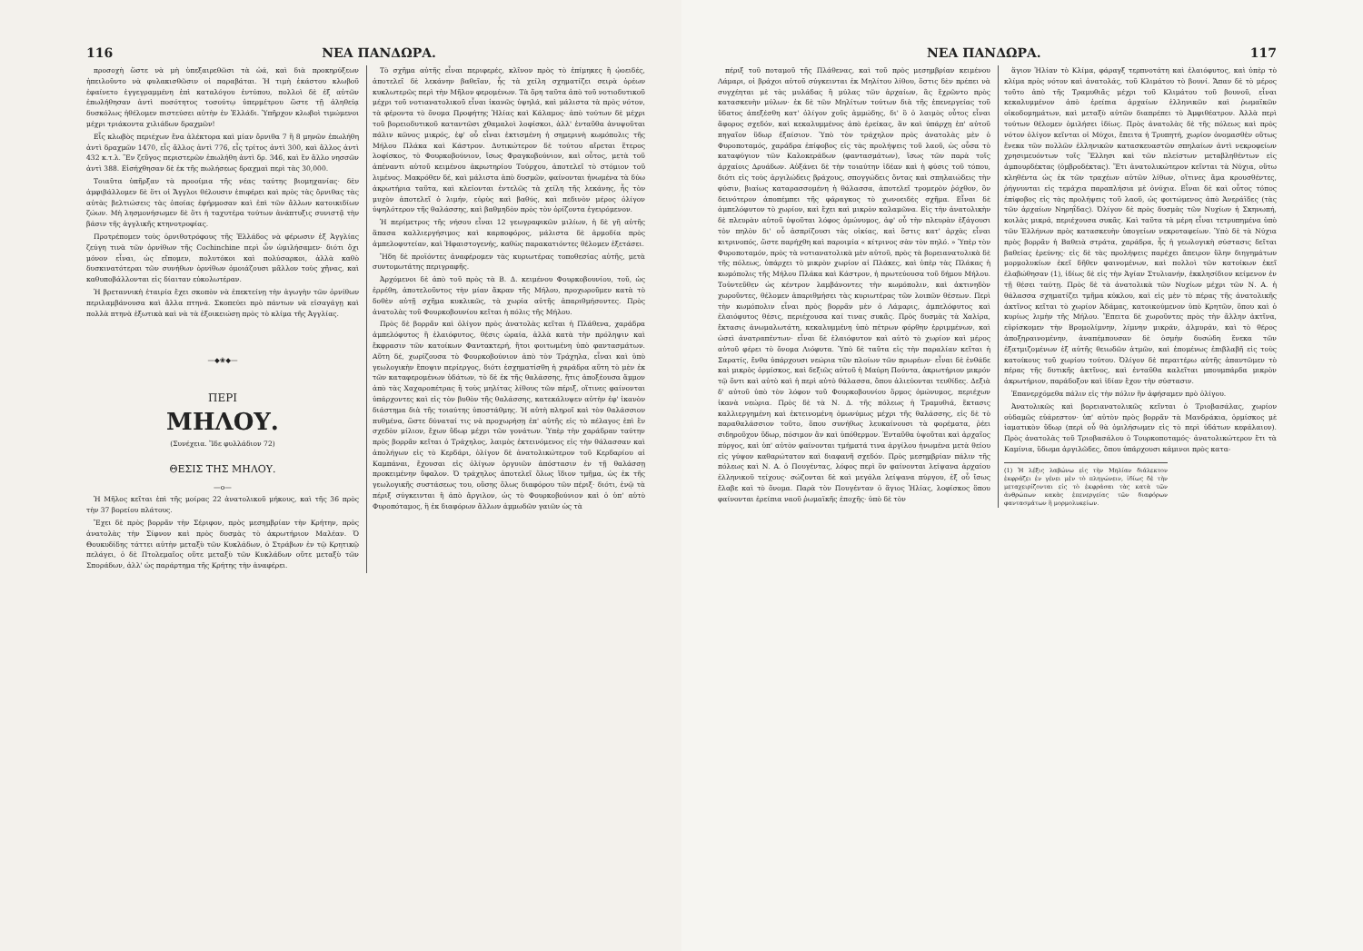116 ΝΕΑ ΠΑΝΔΩΡΑ.
προσοχὴ ὥστε νὰ μὴ ὑπεξαιρεθῶσι τὰ ὠά, καὶ διὰ προκηρύξεων ἠπειλοῦντο νὰ φυλακισθῶσιν οἱ παραβάται. Ἡ τιμὴ ἑκάστου κλωβοῦ ἐφαίνετο ἐγγεγραμμένη ἐπὶ καταλόγου ἐντύπου, πολλοὶ δὲ ἐξ αὐτῶν ἐπωλήθησαν ἀντὶ ποσότητος τοσούτῳ ὑπερμέτρου ὥστε τῇ ἀληθείᾳ δυσκόλως ἠθέλομεν πιστεύσει αὐτὴν ἐν Ἑλλάδι. Ὑπῆρχον κλωβοὶ τιμώμενοι μέχρι τριάκοντα χιλιάδων δραχμῶν!
Εἷς κλωβὸς περιέχων ἕνα ἀλέκτορα καὶ μίαν ὄρνιθα 7 ἢ 8 μηνῶν ἐπωλήθη ἀντὶ δραχμῶν 1470, εἷς ἄλλος ἀντὶ 776, εἷς τρίτος ἀντὶ 300, καὶ ἄλλος ἀντὶ 432 κ.τ.λ. Ἓν ζεῦγος περιστερῶν ἐπωλήθη ἀντὶ δρ. 346, καὶ ἓν ἄλλο νησσῶν ἀντὶ 388. Εἰσήχθησαν δὲ ἐκ τῆς πωλήσεως δραχμαὶ περὶ τὰς 30,000.
Τοιαῦτα ὑπῆρξαν τὰ προοίμια τῆς νέας ταύτης βιομηχανίας· δὲν ἀμφιβάλλομεν δὲ ὅτι οἱ Ἄγγλοι θέλουσιν ἐπιφέρει καὶ πρὸς τὰς ὄρνιθας τὰς αὐτὰς βελτιώσεις τὰς ὁποίας ἐφήρμοσαν καὶ ἐπὶ τῶν ἄλλων κατοικιδίων ζώων. Μὴ λησμονήσωμεν δὲ ὅτι ἡ ταχυτέρα τούτων ἀνάπτυξις συνιστᾷ τὴν βάσιν τῆς ἀγγλικῆς κτηνοτροφίας.
Προτρέπομεν τοὺς ὀρνιθοτρόφους τῆς Ἑλλάδος νὰ φέρωσιν ἐξ Ἀγγλίας ζεύγη τινὰ τῶν ὀρνίθων τῆς Cochinchine περὶ ὧν ὡμιλήσαμεν· διότι ὄχι μόνον εἶναι, ὡς εἴπομεν, πολυτόκοι καὶ πολύσαρκοι, ἀλλὰ καθὸ δυσκινατότεραι τῶν συνήθων ὀρνίθων ὁμοιάζουσι μᾶλλον τοὺς χῆνας, καὶ καθυποβάλλονται εἰς δίαιταν εὐκολωτέραν.
Ἡ βρεταννικὴ ἑταιρία ἔχει σκοπὸν νὰ ἐπεκτείνῃ τὴν ἀγωγὴν τῶν ὀρνίθων περιλαμβάνουσα καὶ ἄλλα πτηνά. Σκοπεύει πρὸ πάντων νὰ εἰσαγάγῃ καὶ πολλὰ πτηνὰ ἐξωτικὰ καὶ νὰ τὰ ἐξοικειώσῃ πρὸς τὸ κλίμα τῆς Ἀγγλίας.
—◆❀◆—
ΠΕΡΙ
ΜΗΛΟΥ.
(Συνέχεια. Ἴδε φυλλάδιον 72)
ΘΕΣΙΣ ΤΗΣ ΜΗΛΟΥ.
—ο—
Ἡ Μῆλος κεῖται ἐπὶ τῆς μοίρας 22 ἀνατολικοῦ μήκους, καὶ τῆς 36 πρὸς τὴν 37 βορείου πλάτους.
Ἔχει δὲ πρὸς βορρᾶν τὴν Σέριφον, πρὸς μεσημβρίαν τὴν Κρήτην, πρὸς ἀνατολὰς τὴν Σίφνον καὶ πρὸς δυσμὰς τὸ ἀκρωτήριον Μαλέαν. Ὁ Θουκυδίδης τάττει αὐτὴν μεταξὺ τῶν Κυκλάδων, ὁ Στράβων ἐν τῷ Κρητικῷ πελάγει, ὁ δὲ Πτολεμαῖος οὔτε μεταξὺ τῶν Κυκλάδων οὔτε μεταξὺ τῶν Σποράδων, ἀλλ' ὡς παράρτημα τῆς Κρήτης τὴν ἀναφέρει.
Τὸ σχῆμα αὐτῆς εἶναι περιφερές, κλῖνον πρὸς τὸ ἐπίμηκες ἢ ᾠοειδές, ἀποτελεῖ δὲ λεκάνην βαθεῖαν, ἧς τὰ χείλη σχηματίζει σειρὰ ὀρέων κυκλωτερῶς περὶ τὴν Μῆλον φερομένων. Τὰ ὄρη ταῦτα ἀπὸ τοῦ νοτιοδυτικοῦ μέχρι τοῦ νοτιανατολικοῦ εἶναι ἱκανῶς ὑψηλά, καὶ μάλιστα τὰ πρὸς νότον, τὰ φέροντα τὸ ὄνομα Προφήτης Ἠλίας καὶ Κάλαμος· ἀπὸ τούτων δὲ μέχρι τοῦ βορειοδυτικοῦ καταντῶσι χθαμαλοὶ λοφίσκοι, ἀλλ' ἐνταῦθα ἀνυψοῦται πάλιν κῶνος μικρός, ἐφ' οὗ εἶναι ἐκτισμένη ἡ σημερινὴ κωμόπολις τῆς Μήλου Πλάκα καὶ Κάστρον. Δυτικώτερον δὲ τούτου αἴρεται ἕτερος λοφίσκος, τὸ Φουρκοβούνιον, ἴσως Φραγκοβούνιον, καὶ οὗτος, μετὰ τοῦ ἀπέναντι αὐτοῦ κειμένου ἀκρωτηρίου Τούρχου, ἀποτελεῖ τὸ στόμιον τοῦ λιμένος. Μακρόθεν δέ, καὶ μάλιστα ἀπὸ δυσμῶν, φαίνονται ἡνωμένα τὰ δύω ἀκρωτήρια ταῦτα, καὶ κλείονται ἐντελῶς τὰ χείλη τῆς λεκάνης, ἧς τὸν μυχὸν ἀποτελεῖ ὁ λιμήν, εὐρὺς καὶ βαθύς, καὶ πεδινὸν μέρος ὀλίγον ὑψηλότερον τῆς θαλάσσης, καὶ βαθμηδὸν πρὸς τὸν ὁρίζοντα ἐγειρόμενον.
Ἡ περίμετρος τῆς νήσου εἶναι 12 γεωγραφικῶν μιλίων, ἡ δὲ γῆ αὐτῆς ἅπασα καλλιεργήσιμος καὶ καρποφόρος, μάλιστα δὲ ἁρμοδία πρὸς ἀμπελοφυτείαν, καὶ Ἠφαιστογενής, καθὼς παρακατιόντες θέλομεν ἐξετάσει.
Ἤδη δὲ προϊόντες ἀναφέρομεν τὰς κυριωτέρας τοποθεσίας αὐτῆς, μετὰ συντομωτάτης περιγραφῆς.
Ἀρχόμενοι δὲ ἀπὸ τοῦ πρὸς τὰ Β. Δ. κειμένου Φουρκοβουνίου, τοῦ, ὡς ἐρρέθη, ἀποτελοῦντος τὴν μίαν ἄκραν τῆς Μήλου, προχωροῦμεν κατὰ τὸ δοθὲν αὐτῇ σχῆμα κυκλικῶς, τὰ χωρία αὐτῆς ἀπαριθμήσοντες. Πρὸς ἀνατολὰς τοῦ Φουρκοβουνίου κεῖται ἡ πόλις τῆς Μήλου.
Πρὸς δὲ βορρᾶν καὶ ὀλίγον πρὸς ἀνατολὰς κεῖται ἡ Πλάθενα, χαράδρα ἀμπελόφυτος ἢ ἐλαιόφυτος, θέσις ὡραία, ἀλλὰ κατὰ τὴν πρόληψιν καὶ ἔκφρασιν τῶν κατοίκων Φαντακτερή, ἤτοι φοιτωμένη ὑπὸ φαντασμάτων. Αὕτη δέ, χωρίζουσα τὸ Φουρκοβούνιον ἀπὸ τὸν Τράχηλα, εἶναι καὶ ὑπὸ γεωλογικὴν ἔποψιν περίεργος, διότι ἐσχηματίσθη ἡ χαράδρα αὕτη τὸ μὲν ἐκ τῶν καταφερομένων ὑδάτων, τὸ δὲ ἐκ τῆς θαλάσσης, ἥτις ἀποξέουσα ἄμμον ἀπὸ τὰς Χαχαροπέτρας ἢ τοὺς μηλίτας λίθους τῶν πέριξ, οἵτινες φαίνονται ὑπάρχοντες καὶ εἰς τὸν βυθὸν τῆς θαλάσσης, κατεκάλυψεν αὐτὴν ἐφ' ἱκανὸν διάστημα διὰ τῆς τοιαύτης ὑποστάθμης. Ἡ αὐτὴ πληροῖ καὶ τὸν θαλάσσιον πυθμένα, ὥστε δύναταί τις νὰ προχωρήσῃ ἐπ' αὐτῆς εἰς τὸ πέλαγος ἐπὶ ἓν σχεδὸν μίλιον, ἔχων ὕδωρ μέχρι τῶν γονάτων. Ὑπὲρ τὴν χαράδραν ταύτην πρὸς βορρᾶν κεῖται ὁ Τράχηλος, λαιμὸς ἐκτεινόμενος εἰς τὴν θάλασσαν καὶ ἀπολήγων εἰς τὸ Κερδάρι, ὀλίγον δὲ ἀνατολικώτερον τοῦ Κερδαρίου αἱ Καμπάναι, ἔχουσαι εἰς ὀλίγων ὀργυιῶν ἀπόστασιν ἐν τῇ θαλάσσῃ προκειμένην ὕφαλον. Ὁ τράχηλος ἀποτελεῖ ὅλως ἴδιον τμῆμα, ὡς ἐκ τῆς γεωλογικῆς συστάσεως του, οὔσης ὅλως διαφόρου τῶν πέριξ· διότι, ἐνῷ τὰ πέριξ σύγκεινται ἢ ἀπὸ ἄργιλον, ὡς τὸ Φουρκοβούνιον καὶ ὁ ὑπ' αὐτὸ Φυροπόταμος, ἢ ἐκ διαφόρων ἄλλων ἀμμωδῶν γαιῶν ὡς τὰ
ΝΕΑ ΠΑΝΔΩΡΑ. 117
πέριξ τοῦ ποταμοῦ τῆς Πλάθενας, καὶ τοῦ πρὸς μεσημβρίαν κειμένου Λάμαρι, οἱ βράχοι αὐτοῦ σύγκεινται ἐκ Μηλίτου λίθου, ὅστις δὲν πρέπει νὰ συγχέηται μὲ τὰς μυλάδας ἢ μύλας τῶν ἀρχαίων, ἃς ἔχρῶντο πρὸς κατασκευὴν μύλων· ἐκ δὲ τῶν Μηλίτων τούτων διὰ τῆς ἐπενεργείας τοῦ ὕδατος ἀπεξέσθη κατ' ὀλίγον χοῦς ἀμμώδης, δι' ὃ ὁ λαιμὸς οὗτος εἶναι ἄφορος σχεδόν, καὶ κεκαλυμμένος ἀπὸ ἐρείκας, ἂν καὶ ὑπάρχῃ ἐπ' αὐτοῦ πηγαῖον ὕδωρ ἐξαίσιον. Ὑπὸ τὸν τράχηλον πρὸς ἀνατολὰς μὲν ὁ Φυροποταμός, χαράδρα ἐπίφοβος εἰς τὰς προλήψεις τοῦ λαοῦ, ὡς οὖσα τὸ καταφύγιον τῶν Καλοκεράδων (φαντασμάτων), ἴσως τῶν παρὰ τοῖς ἀρχαίοις Δρυάδων. Αὐξάνει δὲ τὴν τοιαύτην ἰδέαν καὶ ἡ φύσις τοῦ τόπου, διότι εἰς τοὺς ἀργιλώδεις βράχους, σπογγώδεις ὄντας καὶ σπηλαιώδεις τὴν φύσιν, βιαίως καταρασσομένη ἡ θάλασσα, ἀποτελεῖ τρομερὸν ῥόχθον, ὃν δεινότερον ἀποπέμπει τῆς φάραγκος τὸ χωνοειδὲς σχῆμα. Εἶναι δὲ ἀμπελόφυτον τὸ χωρίον, καὶ ἔχει καὶ μικρὸν καλαμῶνα. Εἰς τὴν ἀνατολικὴν δὲ πλευρὰν αὐτοῦ ὑψοῦται λόφος ὁμώνυμος, ἀφ' οὗ τὴν πλευρὰν ἐξάγουσι τὸν πηλὸν δι' οὗ ἀσπρίζουσι τὰς οἰκίας, καὶ ὅστις κατ' ἀρχὰς εἶναι κιτρινοπός, ὥστε παρήχθη καὶ παροιμία « κίτρινος σὰν τὸν πηλό. » Ὑπὲρ τὸν Φυροποταμόν, πρὸς τὰ νοτιανατολικὰ μὲν αὐτοῦ, πρὸς τὰ βορειανατολικὰ δὲ τῆς πόλεως, ὑπάρχει τὸ μικρὸν χωρίον αἱ Πλάκες, καὶ ὑπὲρ τὰς Πλάκας ἡ κωμόπολις τῆς Μήλου Πλάκα καὶ Κάστρον, ἡ πρωτεύουσα τοῦ δήμου Μήλου. Τοὐντεῦθεν ὡς κέντρον λαμβάνοντες τὴν κωμόπολιν, καὶ ἀκτινηδὸν χωροῦντες, θέλομεν ἀπαριθμήσει τὰς κυριωτέρας τῶν λοιπῶν θέσεων. Περὶ τὴν κωμόπολιν εἶναι πρὸς βορρᾶν μὲν ὁ Λάμαρις, ἀμπελόφυτος καὶ ἐλαιόφυτος θέσις, περιέχουσα καί τινας συκᾶς. Πρὸς δυσμὰς τὰ Χαλίρα, ἔκτασις ἀνωμαλωτάτη, κεκαλυμμένη ὑπὸ πέτρων φόρθην ἐρριμμένων, καὶ ὡσεὶ ἀνατραπέντων· εἶναι δὲ ἐλαιόφυτον καὶ αὐτὸ τὸ χωρίον καὶ μέρος αὐτοῦ φέρει τὸ ὄνομα Λιόφυτα. Ὑπὸ δὲ ταῦτα εἰς τὴν παραλίαν κεῖται ἡ Σαρατίς, ἔνθα ὑπάρχουσι νεώρια τῶν πλοίων τῶν πρωρέων· εἶναι δὲ ἐνθάδε καὶ μικρὸς ὁρμίσκος, καὶ δεξιῶς αὐτοῦ ἡ Μαύρη Πούντα, ἀκρωτήριον μικρόν τῷ ὄντι καὶ αὐτὸ καὶ ἡ περὶ αὐτὸ θάλασσα, ὅπου ἁλιεύονται τευθίδες. Δεξιὰ δ' αὐτοῦ ὑπὸ τὸν λόφον τοῦ Φουρκοβουνίου ὅρμος ὁμώνυμος, περιέχων ἱκανὰ νεώρια. Πρὸς δὲ τὰ Ν. Δ. τῆς πόλεως ἡ Τραμυθιά, ἔκτασις καλλιεργημένη καὶ ἐκτεινομένη ὁμωνύμως μέχρι τῆς θαλάσσης, εἰς δὲ τὸ παραθαλάσσιον τοῦτο, ὅπου συνήθως λευκαίνουσι τὰ φορέματα, ῥέει σιδηροῦχον ὕδωρ, πόσιμον ἂν καὶ ὑπόθερμον. Ἐνταῦθα ὑψοῦται καὶ ἀρχαῖος πύργος, καὶ ὑπ' αὐτὸν φαίνονται τμήματά τινα ἀργίλου ἡνωμένα μετὰ θείου εἰς γύψον καθαρώτατον καὶ διαφανῆ σχεδόν. Πρὸς μεσημβρίαν πάλιν τῆς πόλεως καὶ Ν. Α. ὁ Πουγέντας, λόφος περὶ ὃν φαίνονται λείψανα ἀρχαίου ἑλληνικοῦ τείχους· σώζονται δὲ καὶ μεγάλα λείψανα πύργου, ἐξ οὗ ἴσως ἔλαβε καὶ τὸ ὄνομα. Παρὰ τὸν Πουγένταν ὁ ἅγιος Ἠλίας, λοφίσκος ὅπου φαίνονται ἐρείπια ναοῦ ῥωμαϊκῆς ἐποχῆς· ὑπὸ δὲ τὸν
ἅγιον Ἠλίαν τὸ Κλίμα, φάραγξ τερπνοτάτη καὶ ἐλαιόφυτος, καὶ ὑπὲρ τὸ κλίμα πρὸς νότον καὶ ἀνατολάς, τοῦ Κλιμάτου τὸ βουνί. Ἅπαν δὲ τὸ μέρος τοῦτο ἀπὸ τῆς Τραμυθιᾶς μέχρι τοῦ Κλιμάτου τοῦ βουνοῦ, εἶναι κεκαλυμμένον ἀπὸ ἐρείπια ἀρχαίων ἑλληνικῶν καὶ ῥωμαϊκῶν οἰκοδομημάτων, καὶ μεταξὺ αὐτῶν διαπρέπει τὸ Ἀμφιθέατρον. Ἀλλὰ περὶ τούτων θέλομεν ὁμιλήσει ἰδίως. Πρὸς ἀνατολὰς δὲ τῆς πόλεως καὶ πρὸς νότον ὀλίγον κεῖνται οἱ Μύχοι, ἔπειτα ἡ Τρυπητή, χωρίον ὀνομασθὲν οὕτως ἕνεκα τῶν πολλῶν ἑλληνικῶν κατασκευαστῶν σπηλαίων ἀντὶ νεκροφείων χρησιμευόντων τοῖς Ἕλλησι καὶ τῶν πλείστων μεταβληθέντων εἰς ἀμπουρδέκτας (ὀμβροδέκτας). Ἔτι ἀνατολικώτερον κεῖνται τὰ Νύχια, οὕτω κληθέντα ὡς ἐκ τῶν τραχέων αὐτῶν λίθων, οἵτινες ἅμα κρουσθέντες, ῥήγνυνται εἰς τεμάχια παραπλήσια μὲ ὀνύχια. Εἶναι δὲ καὶ οὗτος τόπος ἐπίφοβος εἰς τὰς προλήψεις τοῦ λαοῦ, ὡς φοιτώμενος ἀπὸ Ἀνεράϊδες (τὰς τῶν ἀρχαίων Νηρηΐδας). Ὀλίγον δὲ πρὸς δυσμὰς τῶν Νυχίων ἡ Σκηνωπή, κοιλὰς μικρά, περιέχουσα συκᾶς. Καὶ ταῦτα τὰ μέρη εἶναι τετρυπημένα ὑπὸ τῶν Ἑλλήνων πρὸς κατασκευὴν ὑπογείων νεκροταφείων. Ὑπὸ δὲ τὰ Νύχια πρὸς βορρᾶν ἡ Βαθειὰ στράτα, χαράδρα, ἧς ἡ γεωλογικὴ σύστασις δεῖται βαθείας ἐρεύνης· εἰς δὲ τὰς προλήψεις παρέχει ἄπειρον ὕλην διηγημάτων μορμολυκίων ἐκεῖ δῆθεν φαινομένων, καὶ πολλοὶ τῶν κατοίκων ἐκεῖ ἐλαβώθησαν (1), ἰδίως δὲ εἰς τὴν Ἁγίαν Στυλιανήν, ἐκκλησίδιον κείμενον ἐν τῇ θέσει ταύτῃ. Πρὸς δὲ τὰ ἀνατολικὰ τῶν Νυχίων μέχρι τῶν Ν. Α. ἡ θάλασσα σχηματίζει τμῆμα κύκλου, καὶ εἰς μὲν τὸ πέρας τῆς ἀνατολικῆς ἀκτῖνος κεῖται τὸ χωρίον Ἀδάμας, κατοικούμενον ὑπὸ Κρητῶν, ὅπου καὶ ὁ κυρίως λιμὴν τῆς Μήλου. Ἔπειτα δὲ χωροῦντες πρὸς τὴν ἄλλην ἀκτῖνα, εὑρίσκομεν τὴν Βρομολίμνην, λίμνην μικράν, ἁλμυράν, καὶ τὸ θέρος ἀποξηραινομένην, ἀναπέμπουσαν δὲ ὀσμὴν δυσώδη ἕνεκα τῶν ἐξατμιζομένων ἐξ αὐτῆς θειωδῶν ἀτμῶν, καὶ ἑπομένως ἐπιβλαβῆ εἰς τοὺς κατοίκους τοῦ χωρίου τούτου. Ὀλίγον δὲ περαιτέρω αὐτῆς ἀπαντῶμεν τὸ πέρας τῆς δυτικῆς ἀκτῖνος, καὶ ἐνταῦθα καλεῖται μπουμπάρδα μικρὸν ἀκρωτήριον, παράδοξον καὶ ἰδίαν ἔχον τὴν σύστασιν.
Ἐπανερχόμεθα πάλιν εἰς τὴν πόλιν ἣν ἀφήσαμεν πρὸ ὀλίγου.
Ἀνατολικῶς καὶ βορειανατολικῶς κεῖνται ὁ Τριοβασάλας, χωρίον οὐδαμῶς εὐάρεστον· ὑπ' αὐτὸν πρὸς βορρᾶν τὰ Μανδράκια, ὁρμίσκος μὲ ἰαματικὸν ὕδωρ (περὶ οὗ θὰ ὁμιλήσωμεν εἰς τὸ περὶ ὑδάτων κεφάλαιον). Πρὸς ἀνατολὰς τοῦ Τριοβασάλου ὁ Τουρκοποταμός· ἀνατολικώτερον ἔτι τὰ Καμίνια, ὕδωμα ἀργιλῶδες, ὅπου ὑπάρχουσι κάμινοι πρὸς κατα-
(1) Ἡ λέξις λαβώνω εἰς τὴν Μηλίαν διάλεκτον ἐκφράζει ἐν γένει μὲν τὸ πληγώνειν, ἰδίως δὲ τὴν μεταχειρίζονται εἰς τὸ ἐκφράσαι τὰς κατὰ τῶν ἀνθρώπων κακὰς ἐπενεργείας τῶν διαφόρων φαντασμάτων ἢ μορμολυκείων.